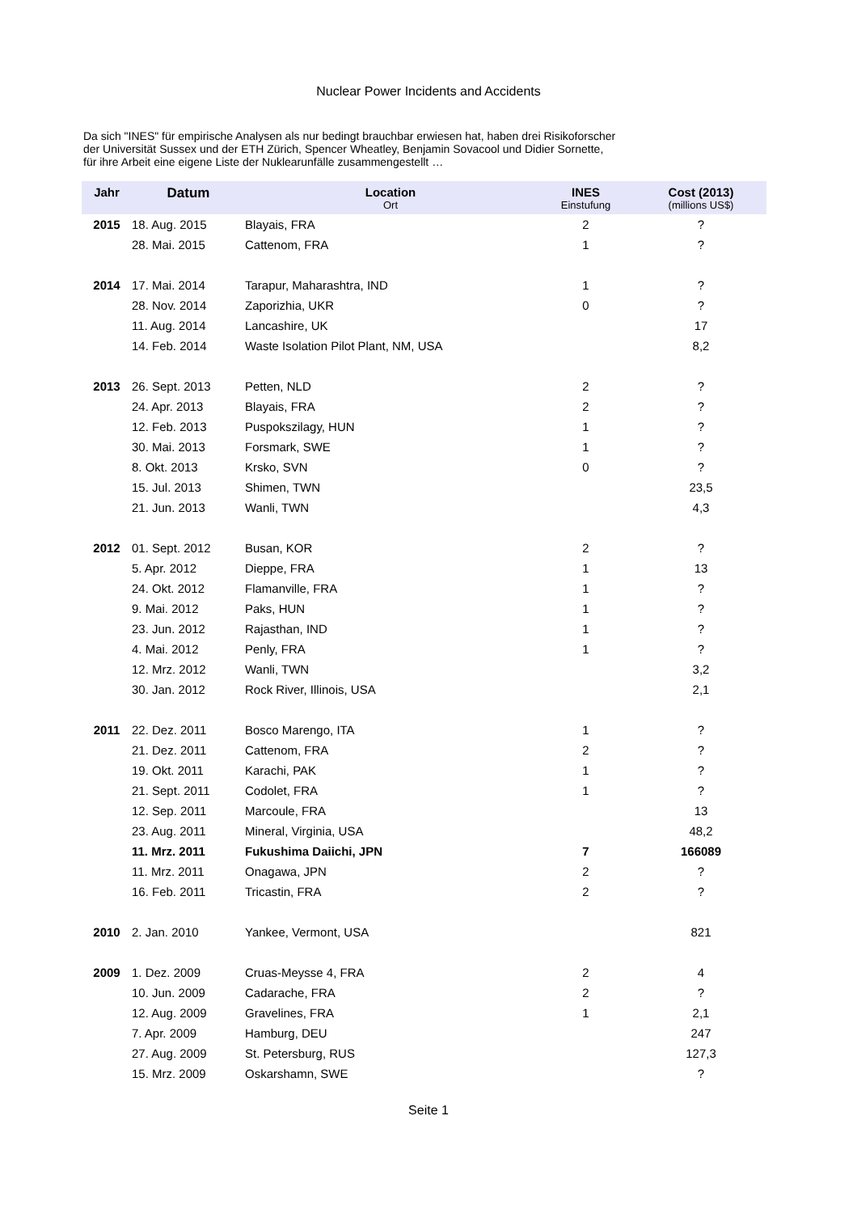Nuclear Power Incidents and Accidents
Da sich "INES" für empirische Analysen als nur bedingt brauchbar erwiesen hat, haben drei Risikoforscher
der Universität Sussex und der ETH Zürich, Spencer Wheatley, Benjamin Sovacool und Didier Sornette,
für ihre Arbeit eine eigene Liste der Nuklearunfälle zusammengestellt …
| Jahr | Datum | Location Ort | INES Einstufung | Cost (2013) (millions US$) |
| --- | --- | --- | --- | --- |
| 2015 | 18. Aug. 2015 | Blayais, FRA | 2 | ? |
| | 28. Mai. 2015 | Cattenom, FRA | 1 | ? |
| 2014 | 17. Mai. 2014 | Tarapur, Maharashtra, IND | 1 | ? |
| | 28. Nov. 2014 | Zaporizhia, UKR | 0 | ? |
| | 11. Aug. 2014 | Lancashire, UK | | 17 |
| | 14. Feb. 2014 | Waste Isolation Pilot Plant, NM, USA | | 8,2 |
| 2013 | 26. Sept. 2013 | Petten, NLD | 2 | ? |
| | 24. Apr. 2013 | Blayais, FRA | 2 | ? |
| | 12. Feb. 2013 | Puspokszilagy, HUN | 1 | ? |
| | 30. Mai. 2013 | Forsmark, SWE | 1 | ? |
| | 8. Okt. 2013 | Krsko, SVN | 0 | ? |
| | 15. Jul. 2013 | Shimen, TWN | | 23,5 |
| | 21. Jun. 2013 | Wanli, TWN | | 4,3 |
| 2012 | 01. Sept. 2012 | Busan, KOR | 2 | ? |
| | 5. Apr. 2012 | Dieppe, FRA | 1 | 13 |
| | 24. Okt. 2012 | Flamanville, FRA | 1 | ? |
| | 9. Mai. 2012 | Paks, HUN | 1 | ? |
| | 23. Jun. 2012 | Rajasthan, IND | 1 | ? |
| | 4. Mai. 2012 | Penly, FRA | 1 | ? |
| | 12. Mrz. 2012 | Wanli, TWN | | 3,2 |
| | 30. Jan. 2012 | Rock River, Illinois, USA | | 2,1 |
| 2011 | 22. Dez. 2011 | Bosco Marengo, ITA | 1 | ? |
| | 21. Dez. 2011 | Cattenom, FRA | 2 | ? |
| | 19. Okt. 2011 | Karachi, PAK | 1 | ? |
| | 21. Sept. 2011 | Codolet, FRA | 1 | ? |
| | 12. Sep. 2011 | Marcoule, FRA | | 13 |
| | 23. Aug. 2011 | Mineral, Virginia, USA | | 48,2 |
| | 11. Mrz. 2011 | Fukushima Daiichi, JPN | 7 | 166089 |
| | 11. Mrz. 2011 | Onagawa, JPN | 2 | ? |
| | 16. Feb. 2011 | Tricastin, FRA | 2 | ? |
| 2010 | 2. Jan. 2010 | Yankee, Vermont, USA | | 821 |
| 2009 | 1. Dez. 2009 | Cruas-Meysse 4, FRA | 2 | 4 |
| | 10. Jun. 2009 | Cadarache, FRA | 2 | ? |
| | 12. Aug. 2009 | Gravelines, FRA | 1 | 2,1 |
| | 7. Apr. 2009 | Hamburg, DEU | | 247 |
| | 27. Aug. 2009 | St. Petersburg, RUS | | 127,3 |
| | 15. Mrz. 2009 | Oskarshamn, SWE | | ? |
Seite 1